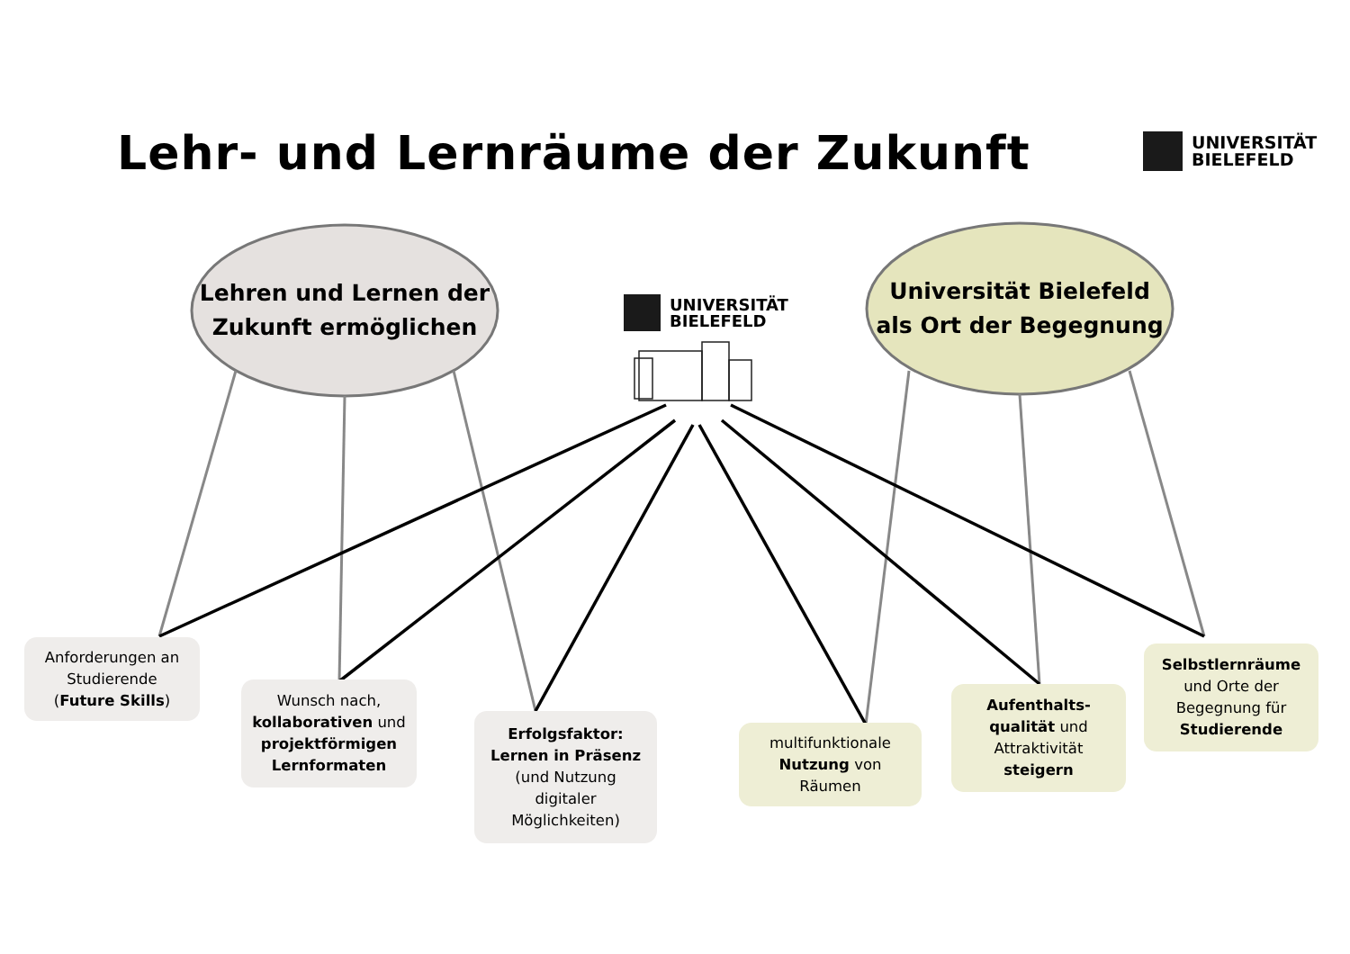Lehr- und Lernräume der Zukunft
UNIVERSITÄT
BIELEFELD
UNIVERSITÄT
BIELEFELD
Lehren und Lernen der
Zukunft ermöglichen
Universität Bielefeld
als Ort der Begegnung
Anforderungen an
Studierende
(Future Skills)
Wunsch nach,
kollaborativen und
projektförmigen
Lernformaten
Erfolgsfaktor:
Lernen in Präsenz
(und Nutzung
digitaler
Möglichkeiten)
multifunktionale
Nutzung von
Räumen
Aufenthalts-
qualität und
Attraktivität
steigern
Selbstlernräume
und Orte der
Begegnung für
Studierende